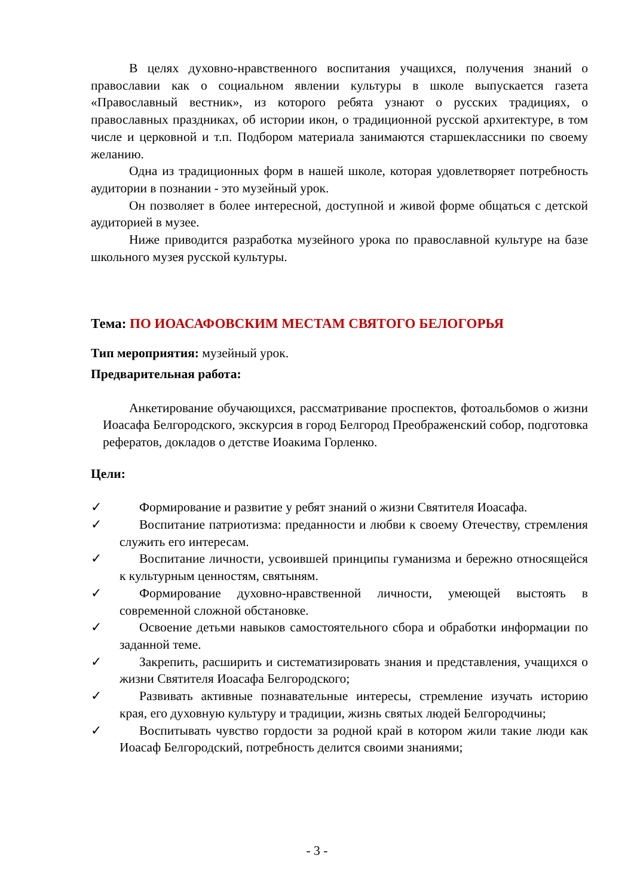В целях духовно-нравственного воспитания учащихся, получения знаний о православии как о социальном явлении культуры в школе выпускается газета «Православный вестник», из которого ребята узнают о русских традициях, о православных праздниках, об истории икон, о традиционной русской архитектуре, в том числе и церковной и т.п. Подбором материала занимаются старшеклассники по своему желанию.
Одна из традиционных форм в нашей школе, которая удовлетворяет потребность аудитории в познании - это музейный урок.
Он позволяет в более интересной, доступной и живой форме общаться с детской аудиторией в музее.
Ниже приводится разработка музейного урока по православной культуре на базе школьного музея русской культуры.
Тема: ПО ИОАСАФОВСКИМ МЕСТАМ СВЯТОГО БЕЛОГОРЬЯ
Тип мероприятия: музейный урок.
Предварительная работа:
Анкетирование обучающихся, рассматривание проспектов, фотоальбомов о жизни Иоасафа Белгородского, экскурсия в город Белгород Преображенский собор, подготовка рефератов, докладов о детстве Иоакима Горленко.
Цели:
✓ Формирование и развитие у ребят знаний о жизни Святителя Иоасафа.
✓ Воспитание патриотизма: преданности и любви к своему Отечеству, стремления служить его интересам.
✓ Воспитание личности, усвоившей принципы гуманизма и бережно относящейся к культурным ценностям, святыням.
✓ Формирование духовно-нравственной личности, умеющей выстоять в современной сложной обстановке.
✓ Освоение детьми навыков самостоятельного сбора и обработки информации по заданной теме.
✓ Закрепить, расширить и систематизировать знания и представления, учащихся о жизни Святителя Иоасафа Белгородского;
✓ Развивать активные познавательные интересы, стремление изучать историю края, его духовную культуру и традиции, жизнь святых людей Белгородчины;
✓ Воспитывать чувство гордости за родной край в котором жили такие люди как Иоасаф Белгородский, потребность делится своими знаниями;
- 3 -